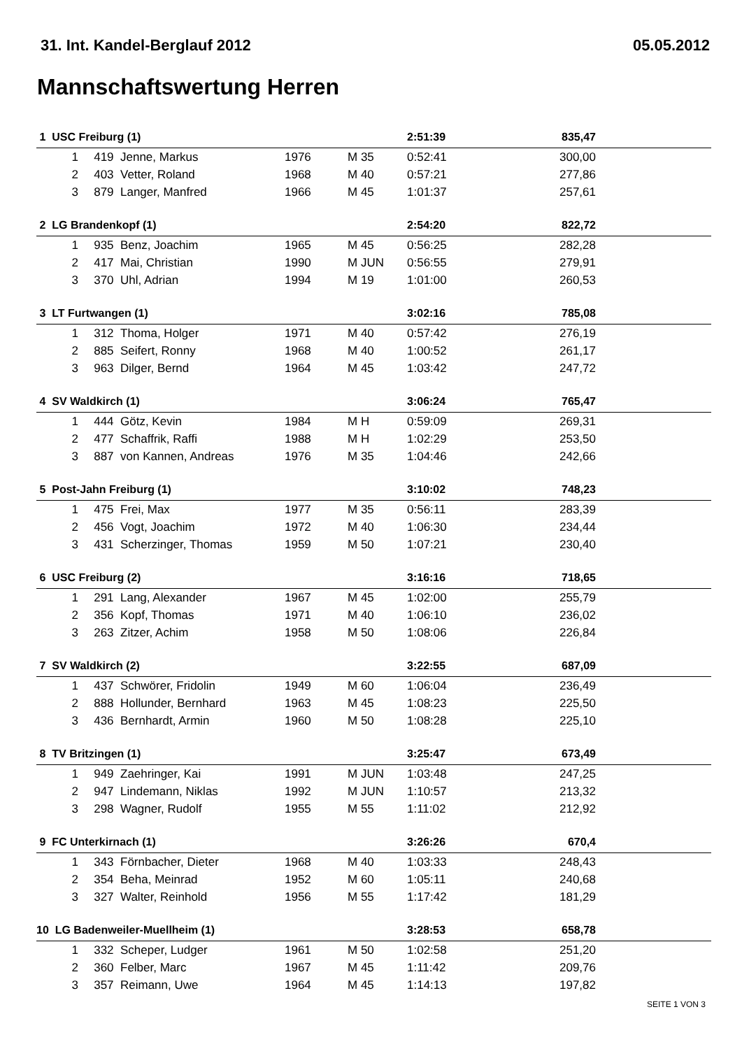31. Int. Kandel-Berglauf 2012 05.05.2012
Mannschaftswertung Herren
| 1 USC Freiburg (1) | | | | | 2:51:39 | 835,47 | |
| 1 | 419 | Jenne, Markus | 1976 | M 35 | 0:52:41 | 300,00 | |
| 2 | 403 | Vetter, Roland | 1968 | M 40 | 0:57:21 | 277,86 | |
| 3 | 879 | Langer, Manfred | 1966 | M 45 | 1:01:37 | 257,61 | |
| 2 LG Brandenkopf (1) | | | | | 2:54:20 | 822,72 | |
| 1 | 935 | Benz, Joachim | 1965 | M 45 | 0:56:25 | 282,28 | |
| 2 | 417 | Mai, Christian | 1990 | M JUN | 0:56:55 | 279,91 | |
| 3 | 370 | Uhl, Adrian | 1994 | M 19 | 1:01:00 | 260,53 | |
| 3 LT Furtwangen (1) | | | | | 3:02:16 | 785,08 | |
| 1 | 312 | Thoma, Holger | 1971 | M 40 | 0:57:42 | 276,19 | |
| 2 | 885 | Seifert, Ronny | 1968 | M 40 | 1:00:52 | 261,17 | |
| 3 | 963 | Dilger, Bernd | 1964 | M 45 | 1:03:42 | 247,72 | |
| 4 SV Waldkirch (1) | | | | | 3:06:24 | 765,47 | |
| 1 | 444 | Götz, Kevin | 1984 | M H | 0:59:09 | 269,31 | |
| 2 | 477 | Schaffrik, Raffi | 1988 | M H | 1:02:29 | 253,50 | |
| 3 | 887 | von Kannen, Andreas | 1976 | M 35 | 1:04:46 | 242,66 | |
| 5 Post-Jahn Freiburg (1) | | | | | 3:10:02 | 748,23 | |
| 1 | 475 | Frei, Max | 1977 | M 35 | 0:56:11 | 283,39 | |
| 2 | 456 | Vogt, Joachim | 1972 | M 40 | 1:06:30 | 234,44 | |
| 3 | 431 | Scherzinger, Thomas | 1959 | M 50 | 1:07:21 | 230,40 | |
| 6 USC Freiburg (2) | | | | | 3:16:16 | 718,65 | |
| 1 | 291 | Lang, Alexander | 1967 | M 45 | 1:02:00 | 255,79 | |
| 2 | 356 | Kopf, Thomas | 1971 | M 40 | 1:06:10 | 236,02 | |
| 3 | 263 | Zitzer, Achim | 1958 | M 50 | 1:08:06 | 226,84 | |
| 7 SV Waldkirch (2) | | | | | 3:22:55 | 687,09 | |
| 1 | 437 | Schwörer, Fridolin | 1949 | M 60 | 1:06:04 | 236,49 | |
| 2 | 888 | Hollunder, Bernhard | 1963 | M 45 | 1:08:23 | 225,50 | |
| 3 | 436 | Bernhardt, Armin | 1960 | M 50 | 1:08:28 | 225,10 | |
| 8 TV Britzingen (1) | | | | | 3:25:47 | 673,49 | |
| 1 | 949 | Zaehringer, Kai | 1991 | M JUN | 1:03:48 | 247,25 | |
| 2 | 947 | Lindemann, Niklas | 1992 | M JUN | 1:10:57 | 213,32 | |
| 3 | 298 | Wagner, Rudolf | 1955 | M 55 | 1:11:02 | 212,92 | |
| 9 FC Unterkirnach (1) | | | | | 3:26:26 | 670,4 | |
| 1 | 343 | Förnbacher, Dieter | 1968 | M 40 | 1:03:33 | 248,43 | |
| 2 | 354 | Beha, Meinrad | 1952 | M 60 | 1:05:11 | 240,68 | |
| 3 | 327 | Walter, Reinhold | 1956 | M 55 | 1:17:42 | 181,29 | |
| 10 LG Badenweiler-Muellheim (1) | | | | | 3:28:53 | 658,78 | |
| 1 | 332 | Scheper, Ludger | 1961 | M 50 | 1:02:58 | 251,20 | |
| 2 | 360 | Felber, Marc | 1967 | M 45 | 1:11:42 | 209,76 | |
| 3 | 357 | Reimann, Uwe | 1964 | M 45 | 1:14:13 | 197,82 | |
SEITE 1 VON 3